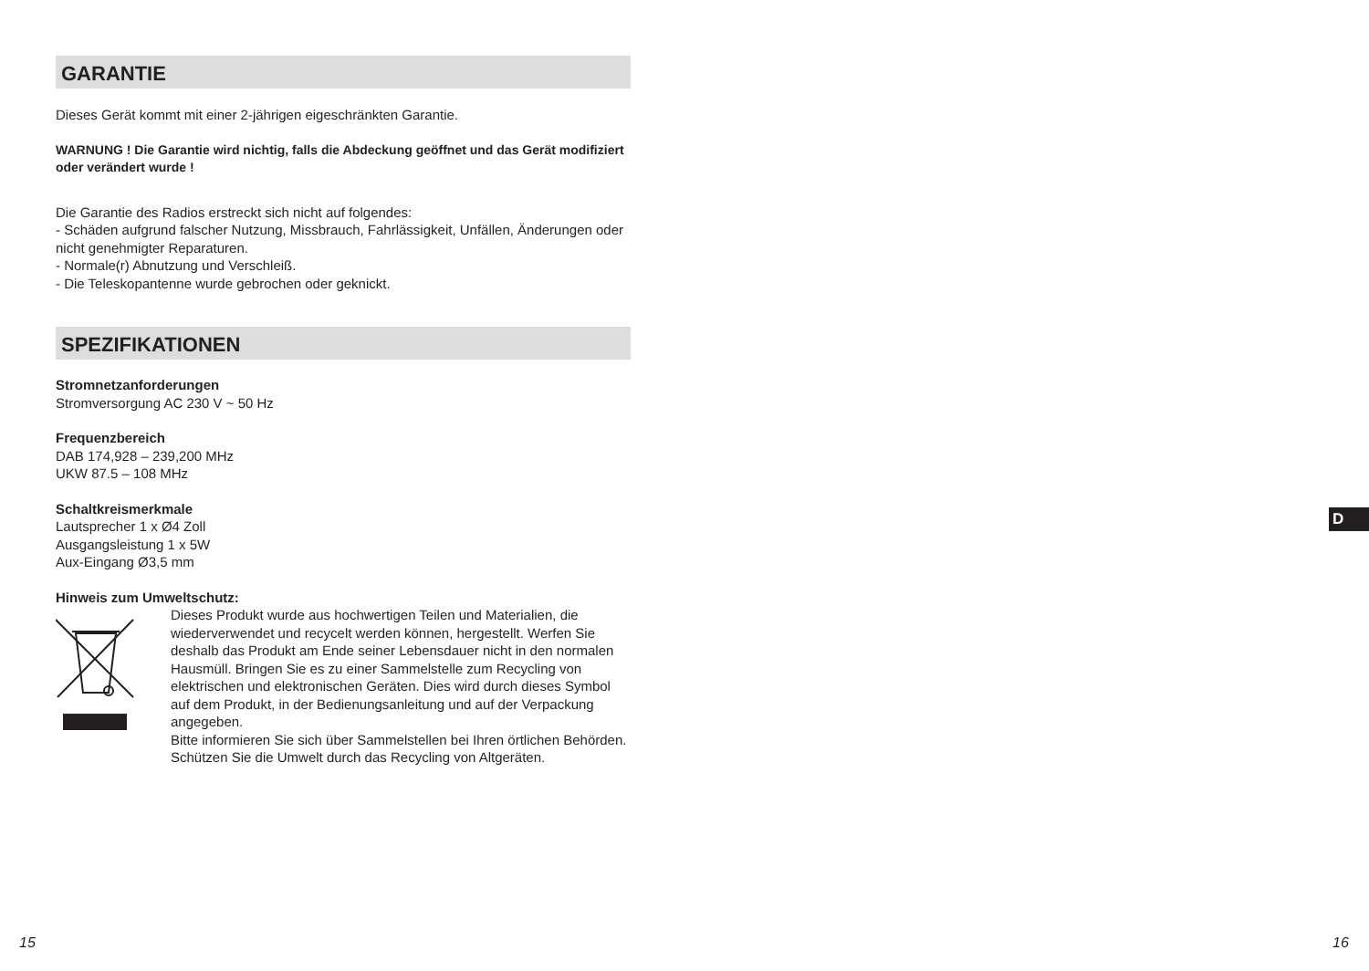GARANTIE
Dieses Gerät kommt mit einer 2-jährigen eigeschränkten Garantie.
WARNUNG ! Die Garantie wird nichtig, falls die Abdeckung geöffnet und das Gerät modifiziert oder verändert wurde !
Die Garantie des Radios erstreckt sich nicht auf folgendes:
- Schäden aufgrund falscher Nutzung, Missbrauch, Fahrlässigkeit, Unfällen, Änderungen oder nicht genehmigter Reparaturen.
- Normale(r) Abnutzung und Verschleiß.
- Die Teleskopantenne wurde gebrochen oder geknickt.
SPEZIFIKATIONEN
Stromnetzanforderungen
Stromversorgung AC 230 V ~ 50 Hz
Frequenzbereich
DAB 174,928 – 239,200 MHz
UKW 87.5 – 108 MHz
Schaltkreismerkmale
Lautsprecher 1 x Ø4 Zoll
Ausgangsleistung 1 x 5W
Aux-Eingang Ø3,5 mm
Hinweis zum Umweltschutz:
Dieses Produkt wurde aus hochwertigen Teilen und Materialien, die wiederverwendet und recycelt werden können, hergestellt. Werfen Sie deshalb das Produkt am Ende seiner Lebensdauer nicht in den normalen Hausmüll. Bringen Sie es zu einer Sammelstelle zum Recycling von elektrischen und elektronischen Geräten. Dies wird durch dieses Symbol auf dem Produkt, in der Bedienungsanleitung und auf der Verpackung angegeben.
Bitte informieren Sie sich über Sammelstellen bei Ihren örtlichen Behörden. Schützen Sie die Umwelt durch das Recycling von Altgeräten.
D
15 16